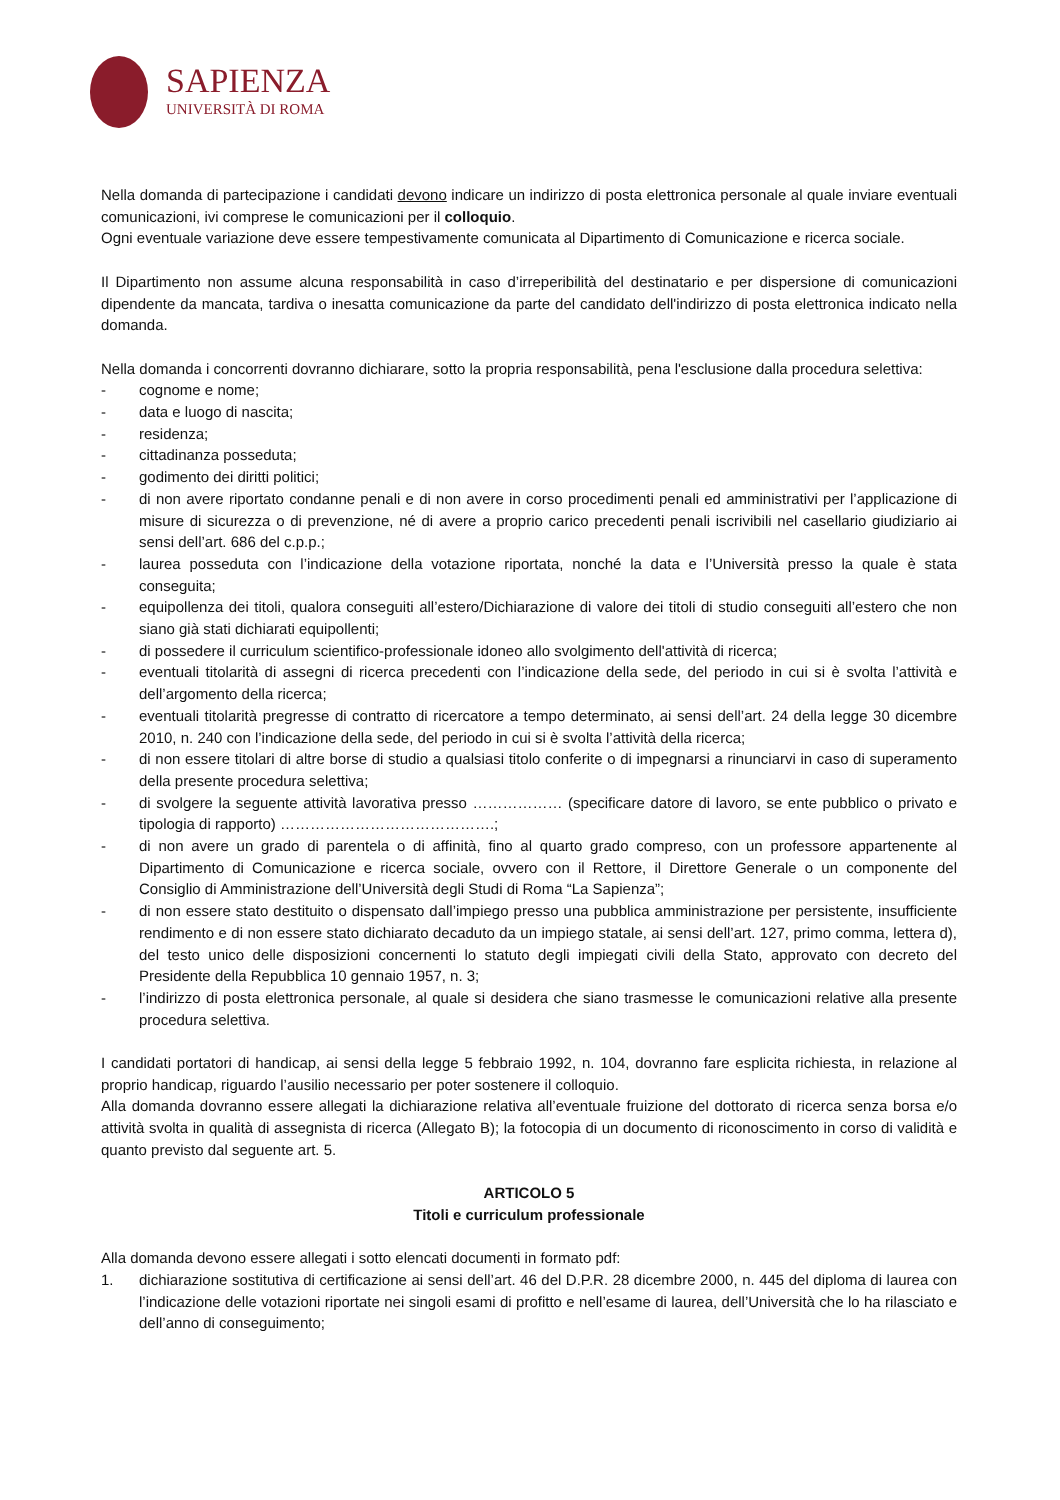SAPIENZA
UNIVERSITÀ DI ROMA
Nella domanda di partecipazione i candidati devono indicare un indirizzo di posta elettronica personale al quale inviare eventuali comunicazioni, ivi comprese le comunicazioni per il colloquio.
Ogni eventuale variazione deve essere tempestivamente comunicata al Dipartimento di Comunicazione e ricerca sociale.
Il Dipartimento non assume alcuna responsabilità in caso d’irreperibilità del destinatario e per dispersione di comunicazioni dipendente da mancata, tardiva o inesatta comunicazione da parte del candidato dell'indirizzo di posta elettronica indicato nella domanda.
Nella domanda i concorrenti dovranno dichiarare, sotto la propria responsabilità, pena l'esclusione dalla procedura selettiva:
- cognome e nome;
- data e luogo di nascita;
- residenza;
- cittadinanza posseduta;
- godimento dei diritti politici;
- di non avere riportato condanne penali e di non avere in corso procedimenti penali ed amministrativi per l’applicazione di misure di sicurezza o di prevenzione, né di avere a proprio carico precedenti penali iscrivibili nel casellario giudiziario ai sensi dell’art. 686 del c.p.p.;
- laurea posseduta con l’indicazione della votazione riportata, nonché la data e l’Università presso la quale è stata conseguita;
- equipollenza dei titoli, qualora conseguiti all’estero/Dichiarazione di valore dei titoli di studio conseguiti all’estero che non siano già stati dichiarati equipollenti;
- di possedere il curriculum scientifico-professionale idoneo allo svolgimento dell'attività di ricerca;
- eventuali titolarità di assegni di ricerca precedenti con l’indicazione della sede, del periodo in cui si è svolta l’attività e dell’argomento della ricerca;
- eventuali titolarità pregresse di contratto di ricercatore a tempo determinato, ai sensi dell’art. 24 della legge 30 dicembre 2010, n. 240 con l’indicazione della sede, del periodo in cui si è svolta l’attività della ricerca;
- di non essere titolari di altre borse di studio a qualsiasi titolo conferite o di impegnarsi a rinunciarvi in caso di superamento della presente procedura selettiva;
- di svolgere la seguente attività lavorativa presso ……………… (specificare datore di lavoro, se ente pubblico o privato e tipologia di rapporto) …………………………………….;
- di non avere un grado di parentela o di affinità, fino al quarto grado compreso, con un professore appartenente al Dipartimento di Comunicazione e ricerca sociale, ovvero con il Rettore, il Direttore Generale o un componente del Consiglio di Amministrazione dell’Università degli Studi di Roma “La Sapienza”;
- di non essere stato destituito o dispensato dall’impiego presso una pubblica amministrazione per persistente, insufficiente rendimento e di non essere stato dichiarato decaduto da un impiego statale, ai sensi dell’art. 127, primo comma, lettera d), del testo unico delle disposizioni concernenti lo statuto degli impiegati civili della Stato, approvato con decreto del Presidente della Repubblica 10 gennaio 1957, n. 3;
- l’indirizzo di posta elettronica personale, al quale si desidera che siano trasmesse le comunicazioni relative alla presente procedura selettiva.
I candidati portatori di handicap, ai sensi della legge 5 febbraio 1992, n. 104, dovranno fare esplicita richiesta, in relazione al proprio handicap, riguardo l’ausilio necessario per poter sostenere il colloquio.
Alla domanda dovranno essere allegati la dichiarazione relativa all’eventuale fruizione del dottorato di ricerca senza borsa e/o attività svolta in qualità di assegnista di ricerca (Allegato B); la fotocopia di un documento di riconoscimento in corso di validità e quanto previsto dal seguente art. 5.
ARTICOLO 5
Titoli e curriculum professionale
Alla domanda devono essere allegati i sotto elencati documenti in formato pdf:
1. dichiarazione sostitutiva di certificazione ai sensi dell’art. 46 del D.P.R. 28 dicembre 2000, n. 445 del diploma di laurea con l’indicazione delle votazioni riportate nei singoli esami di profitto e nell’esame di laurea, dell’Università che lo ha rilasciato e dell’anno di conseguimento;